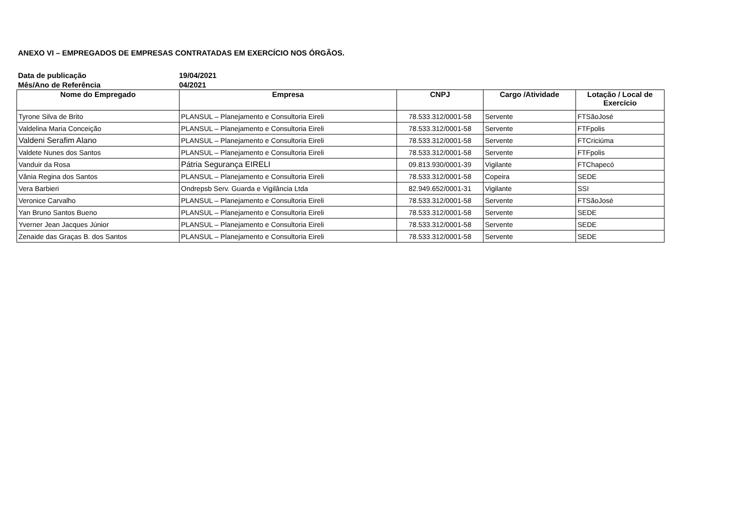ANEXO VI – EMPREGADOS DE EMPRESAS CONTRATADAS EM EXERCÍCIO NOS ÓRGÃOS.
Data de publicação 19/04/2021
Mês/Ano de Referência 04/2021
| Nome do Empregado | Empresa | CNPJ | Cargo /Atividade | Lotação / Local de Exercício |
| --- | --- | --- | --- | --- |
| Tyrone Silva de Brito | PLANSUL – Planejamento e Consultoria Eireli | 78.533.312/0001-58 | Servente | FTSãoJosé |
| Valdelina Maria Conceição | PLANSUL – Planejamento e Consultoria Eireli | 78.533.312/0001-58 | Servente | FTFpolis |
| Valdeni Serafim Alano | PLANSUL – Planejamento e Consultoria Eireli | 78.533.312/0001-58 | Servente | FTCriciúma |
| Valdete Nunes dos Santos | PLANSUL – Planejamento e Consultoria Eireli | 78.533.312/0001-58 | Servente | FTFpolis |
| Vanduir da Rosa | Pátria Segurança EIRELI | 09.813.930/0001-39 | Vigilante | FTChapecó |
| Vânia Regina dos Santos | PLANSUL – Planejamento e Consultoria Eireli | 78.533.312/0001-58 | Copeira | SEDE |
| Vera Barbieri | Ondrepsb Serv. Guarda e Vigilância Ltda | 82.949.652/0001-31 | Vigilante | SSI |
| Veronice Carvalho | PLANSUL – Planejamento e Consultoria Eireli | 78.533.312/0001-58 | Servente | FTSãoJosé |
| Yan Bruno Santos Bueno | PLANSUL – Planejamento e Consultoria Eireli | 78.533.312/0001-58 | Servente | SEDE |
| Yverner Jean Jacques Júnior | PLANSUL – Planejamento e Consultoria Eireli | 78.533.312/0001-58 | Servente | SEDE |
| Zenaide das Graças B. dos Santos | PLANSUL – Planejamento e Consultoria Eireli | 78.533.312/0001-58 | Servente | SEDE |